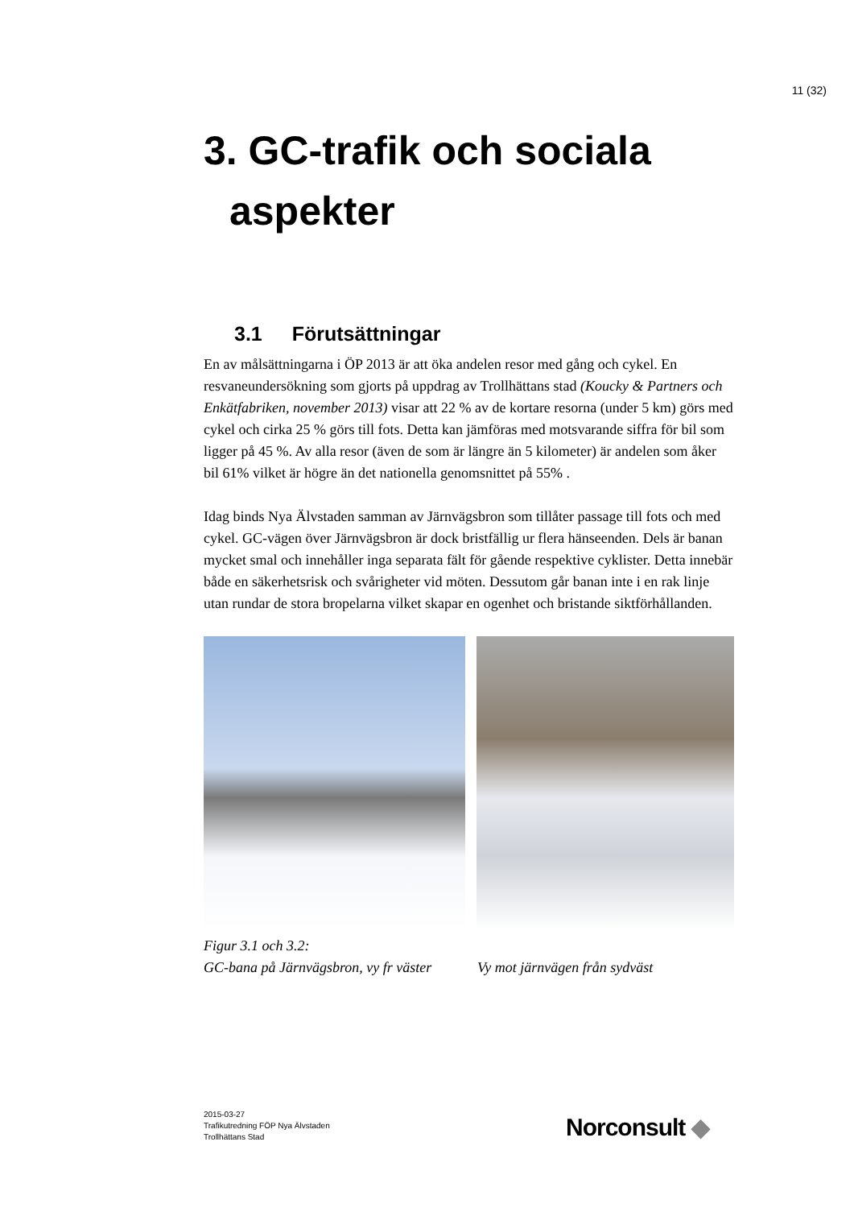11 (32)
3. GC-trafik och sociala
aspekter
3.1 Förutsättningar
En av målsättningarna i ÖP 2013 är att öka andelen resor med gång och cykel. En resvaneundersökning som gjorts på uppdrag av Trollhättans stad (Koucky & Partners och Enkätfabriken, november 2013) visar att 22 % av de kortare resorna (under 5 km) görs med cykel och cirka 25 % görs till fots. Detta kan jämföras med motsvarande siffra för bil som ligger på 45 %. Av alla resor (även de som är längre än 5 kilometer) är andelen som åker bil 61% vilket är högre än det nationella genomsnittet på 55% .
Idag binds Nya Älvstaden samman av Järnvägsbron som tillåter passage till fots och med cykel. GC-vägen över Järnvägsbron är dock bristfällig ur flera hänseenden. Dels är banan mycket smal och innehåller inga separata fält för gående respektive cyklister. Detta innebär både en säkerhetsrisk och svårigheter vid möten. Dessutom går banan inte i en rak linje utan rundar de stora bropelarna vilket skapar en ogenhet och bristande siktförhållanden.
Figur 3.1 och 3.2:
GC-bana på Järnvägsbron, vy fr väster Vy mot järnvägen från sydväst
2015-03-27
Trafikutredning FÖP Nya Älvstaden
Trollhättans Stad
Norconsult ◆